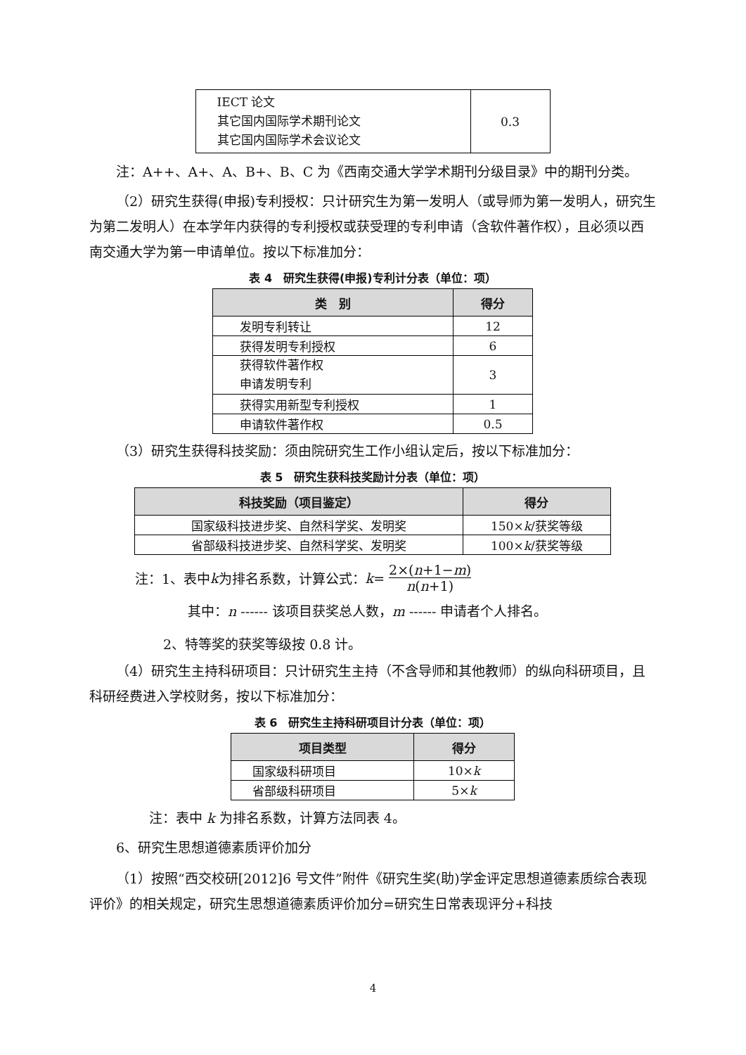| IECT 论文 其它国内国际学术期刊论文 其它国内国际学术会议论文 | 0.3 |
注：A++、A+、A、B+、B、C 为《西南交通大学学术期刊分级目录》中的期刊分类。
（2）研究生获得(申报)专利授权：只计研究生为第一发明人（或导师为第一发明人，研究生为第二发明人）在本学年内获得的专利授权或获受理的专利申请（含软件著作权），且必须以西南交通大学为第一申请单位。按以下标准加分：
表 4　研究生获得(申报)专利计分表（单位：项）
| 类 别 | 得分 |
| --- | --- |
| 发明专利转让 | 12 |
| 获得发明专利授权 | 6 |
| 获得软件著作权 申请发明专利 | 3 |
| 获得实用新型专利授权 | 1 |
| 申请软件著作权 | 0.5 |
（3）研究生获得科技奖励：须由院研究生工作小组认定后，按以下标准加分：
表 5　研究生获科技奖励计分表（单位：项）
| 科技奖励（项目鉴定） | 得分 |
| --- | --- |
| 国家级科技进步奖、自然科学奖、发明奖 | 150× k /获奖等级 |
| 省部级科技进步奖、自然科学奖、发明奖 | 100× k /获奖等级 |
注：1、表中 k 为排名系数，计算公式： k = 2×(n+1−m) n(n+1)
其中：n ------ 该项目获奖总人数，m ------ 申请者个人排名。
2、特等奖的获奖等级按 0.8 计。
（4）研究生主持科研项目：只计研究生主持（不含导师和其他教师）的纵向科研项目，且科研经费进入学校财务，按以下标准加分：
表 6　研究生主持科研项目计分表（单位：项）
| 项目类型 | 得分 |
| --- | --- |
| 国家级科研项目 | 10× k |
| 省部级科研项目 | 5× k |
注：表中 k 为排名系数，计算方法同表 4。
6、研究生思想道德素质评价加分
（1）按照“西交校研[2012]6 号文件”附件《研究生奖(助)学金评定思想道德素质综合表现评价》的相关规定，研究生思想道德素质评价加分=研究生日常表现评分+科技
4